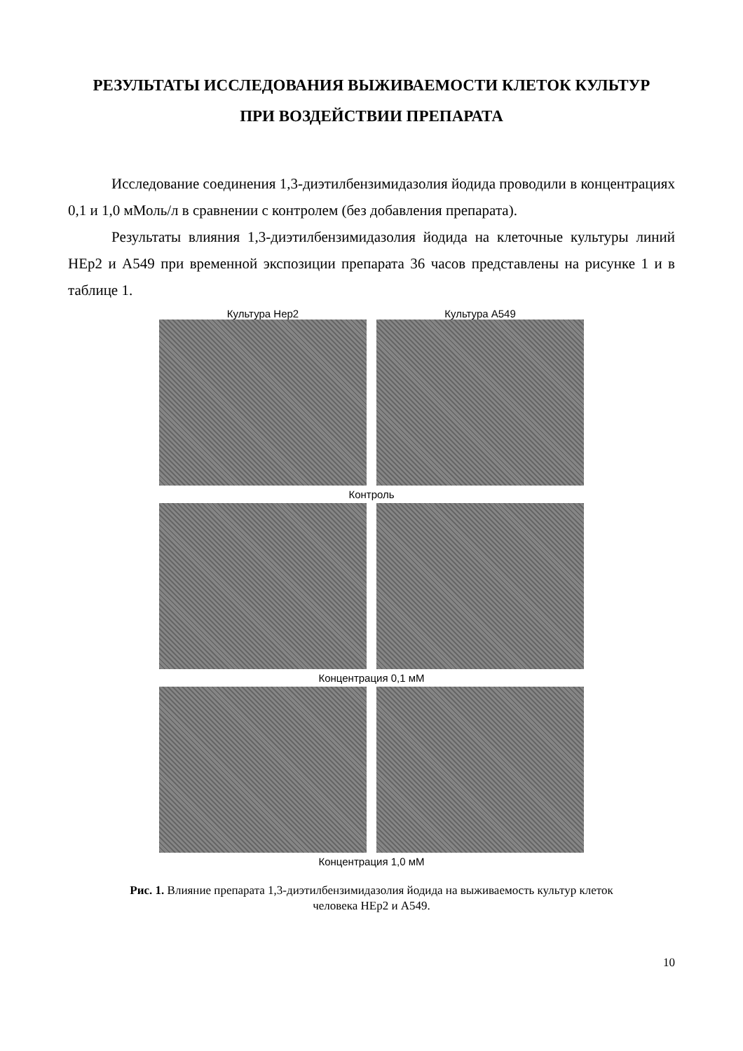РЕЗУЛЬТАТЫ ИССЛЕДОВАНИЯ ВЫЖИВАЕМОСТИ КЛЕТОК КУЛЬТУР
ПРИ ВОЗДЕЙСТВИИ ПРЕПАРАТА
Исследование соединения 1,3-диэтилбензимидазолия йодида проводили в концентрациях 0,1 и 1,0 мМоль/л в сравнении с контролем (без добавления препарата).
Результаты влияния 1,3-диэтилбензимидазолия йодида на клеточные культуры линий HEp2 и A549 при временной экспозиции препарата 36 часов представлены на рисунке 1 и в таблице 1.
Культура Hep2 Культура A549
Контроль
Концентрация 0,1 мМ
Концентрация 1,0 мМ
Рис. 1. Влияние препарата 1,3-диэтилбензимидазолия йодида на выживаемость культур клеток
человека HEp2 и A549.
10